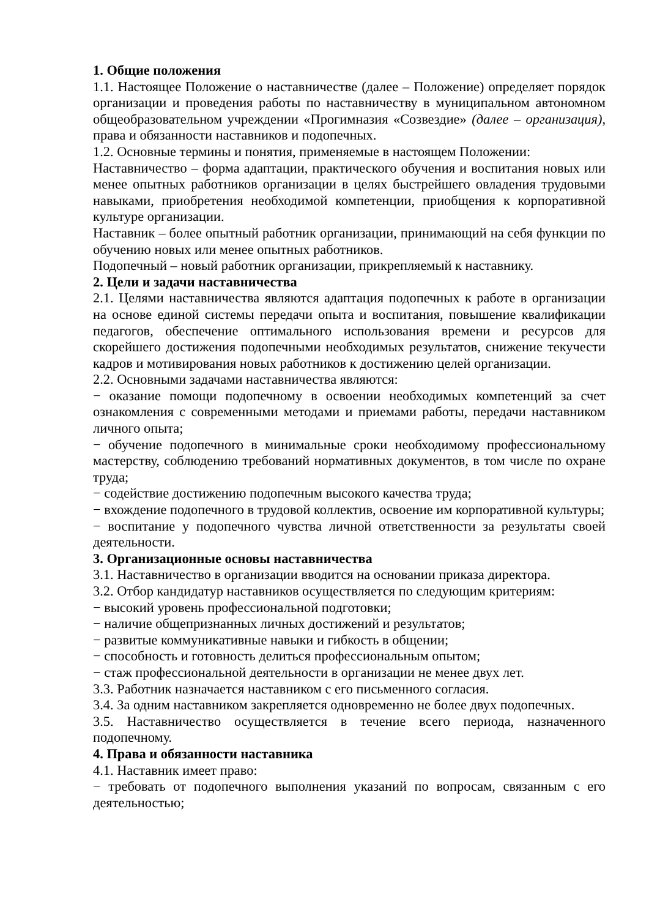1. Общие положения
1.1. Настоящее Положение о наставничестве (далее – Положение) определяет порядок организации и проведения работы по наставничеству в муниципальном автономном общеобразовательном учреждении «Прогимназия «Созвездие» (далее – организация), права и обязанности наставников и подопечных.
1.2. Основные термины и понятия, применяемые в настоящем Положении:
Наставничество – форма адаптации, практического обучения и воспитания новых или менее опытных работников организации в целях быстрейшего овладения трудовыми навыками, приобретения необходимой компетенции, приобщения к корпоративной культуре организации.
Наставник – более опытный работник организации, принимающий на себя функции по обучению новых или менее опытных работников.
Подопечный – новый работник организации, прикрепляемый к наставнику.
2. Цели и задачи наставничества
2.1. Целями наставничества являются адаптация подопечных к работе в организации на основе единой системы передачи опыта и воспитания, повышение квалификации педагогов, обеспечение оптимального использования времени и ресурсов для скорейшего достижения подопечными необходимых результатов, снижение текучести кадров и мотивирования новых работников к достижению целей организации.
2.2. Основными задачами наставничества являются:
− оказание помощи подопечному в освоении необходимых компетенций за счет ознакомления с современными методами и приемами работы, передачи наставником личного опыта;
− обучение подопечного в минимальные сроки необходимому профессиональному мастерству, соблюдению требований нормативных документов, в том числе по охране труда;
− содействие достижению подопечным высокого качества труда;
− вхождение подопечного в трудовой коллектив, освоение им корпоративной культуры;
− воспитание у подопечного чувства личной ответственности за результаты своей деятельности.
3. Организационные основы наставничества
3.1. Наставничество в организации вводится на основании приказа директора.
3.2. Отбор кандидатур наставников осуществляется по следующим критериям:
− высокий уровень профессиональной подготовки;
− наличие общепризнанных личных достижений и результатов;
− развитые коммуникативные навыки и гибкость в общении;
− способность и готовность делиться профессиональным опытом;
− стаж профессиональной деятельности в организации не менее двух лет.
3.3. Работник назначается наставником с его письменного согласия.
3.4. За одним наставником закрепляется одновременно не более двух подопечных.
3.5. Наставничество осуществляется в течение всего периода, назначенного подопечному.
4. Права и обязанности наставника
4.1. Наставник имеет право:
− требовать от подопечного выполнения указаний по вопросам, связанным с его деятельностью;